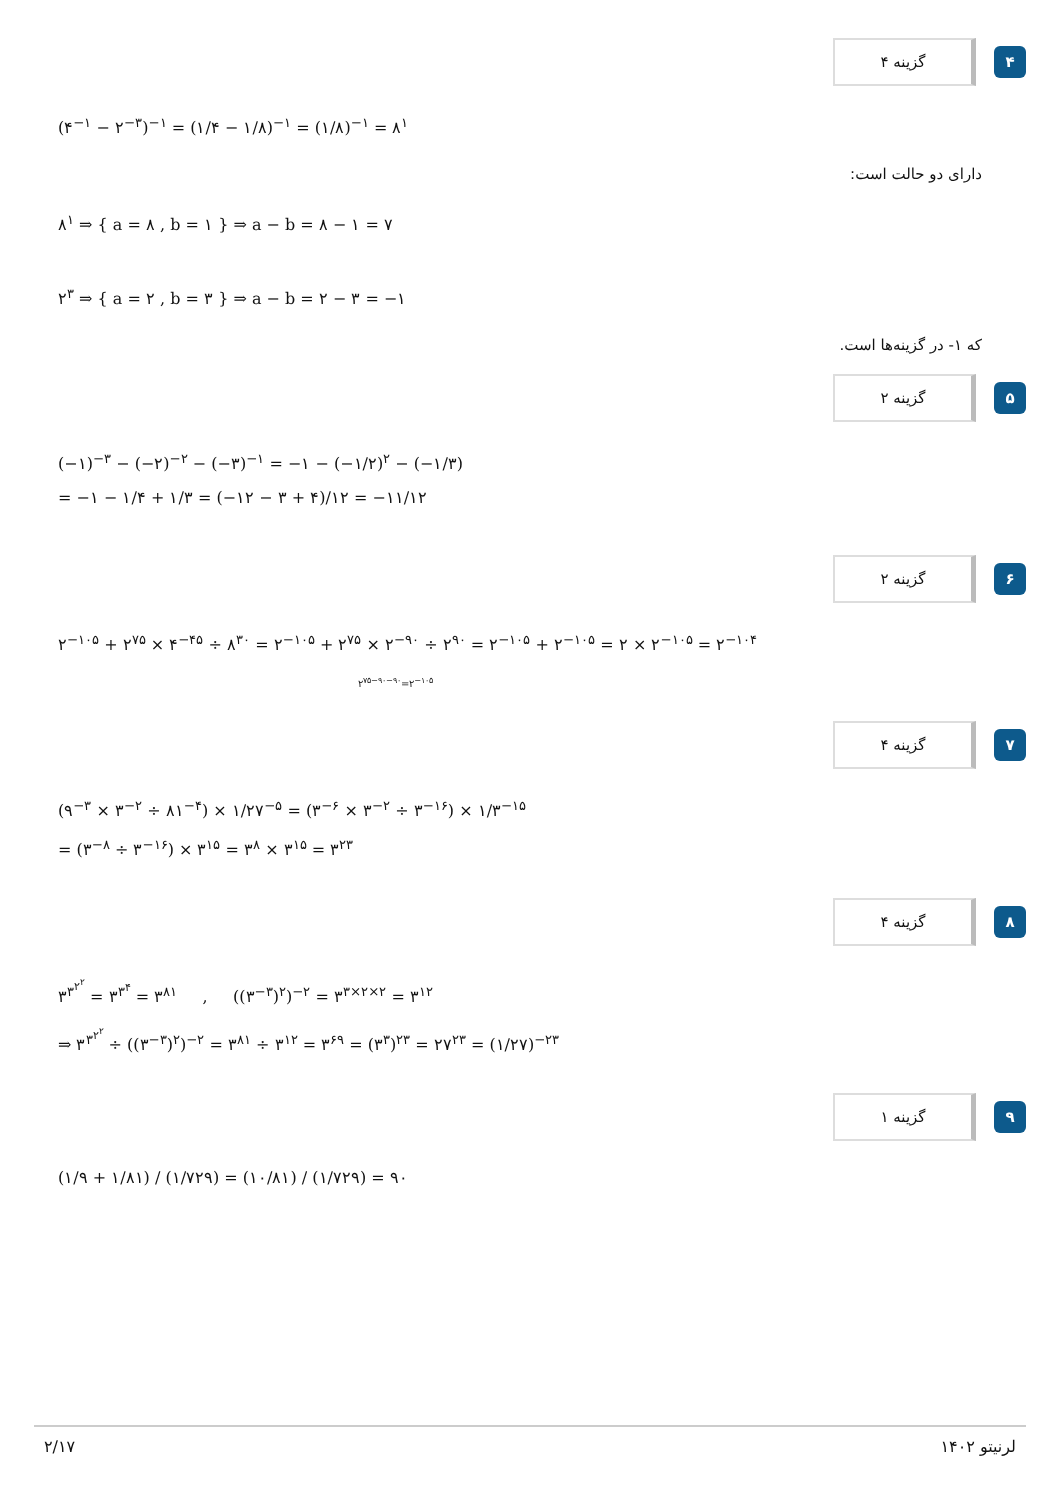گزینه ۴
۴
(۴<sup>−۱</sup> − ۲<sup>−۳</sup>)<sup>−۱</sup> = (۱/۴ − ۱/۸)<sup>−۱</sup> = (۱/۸)<sup>−۱</sup> = ۸<sup>۱</sup>
دارای دو حالت است:
۸<sup>۱</sup> ⇒ { a = ۸ , b = ۱ } ⇒ a − b = ۸ − ۱ = ۷
۲<sup>۳</sup> ⇒ { a = ۲ , b = ۳ } ⇒ a − b = ۲ − ۳ = −۱
که ۱- در گزینه‌ها است.
گزینه ۲
۵
(−۱)<sup>−۳</sup> − (−۲)<sup>−۲</sup> − (−۳)<sup>−۱</sup> = −۱ − (−۱/۲)<sup>۲</sup> − (−۱/۳)
= −۱ − ۱/۴ + ۱/۳ = (−۱۲ − ۳ + ۴)/۱۲ = −۱۱/۱۲
گزینه ۲
۶
۲<sup>−۱۰۵</sup> + ۲<sup>۷۵</sup> × ۴<sup>−۴۵</sup> ÷ ۸<sup>۳۰</sup> = ۲<sup>−۱۰۵</sup> + ۲<sup>۷۵</sup> × ۲<sup>−۹۰</sup> ÷ ۲<sup>۹۰</sup> = ۲<sup>−۱۰۵</sup> + ۲<sup>−۱۰۵</sup> = ۲ × ۲<sup>−۱۰۵</sup> = ۲<sup>−۱۰۴</sup>
۲<sup>۷۵−۹۰−۹۰</sup>=۲<sup>−۱۰۵</sup>
گزینه ۴
۷
(۹<sup>−۳</sup> × ۳<sup>−۲</sup> ÷ ۸۱<sup>−۴</sup>) × ۱/۲۷<sup>−۵</sup> = (۳<sup>−۶</sup> × ۳<sup>−۲</sup> ÷ ۳<sup>−۱۶</sup>) × ۱/۳<sup>−۱۵</sup>
= (۳<sup>−۸</sup> ÷ ۳<sup>−۱۶</sup>) × ۳<sup>۱۵</sup> = ۳<sup>۸</sup> × ۳<sup>۱۵</sup> = ۳<sup>۲۳</sup>
گزینه ۴
۸
۳<sup>۳<sup>۲<sup>۲</sup></sup></sup> = ۳<sup>۳<sup>۴</sup></sup> = ۳<sup>۸۱</sup> , ((۳<sup>−۳</sup>)<sup>۲</sup>)<sup>−۲</sup> = ۳<sup>۳×۲×۲</sup> = ۳<sup>۱۲</sup>
⇒ ۳<sup>۳<sup>۲<sup>۲</sup></sup></sup> ÷ ((۳<sup>−۳</sup>)<sup>۲</sup>)<sup>−۲</sup> = ۳<sup>۸۱</sup> ÷ ۳<sup>۱۲</sup> = ۳<sup>۶۹</sup> = (۳<sup>۳</sup>)<sup>۲۳</sup> = ۲۷<sup>۲۳</sup> = (۱/۲۷)<sup>−۲۳</sup>
گزینه ۱
۹
(۱/۹ + ۱/۸۱) / (۱/۷۲۹) = (۱۰/۸۱) / (۱/۷۲۹) = ۹۰
۲/۱۷ لرنیتو ۱۴۰۲